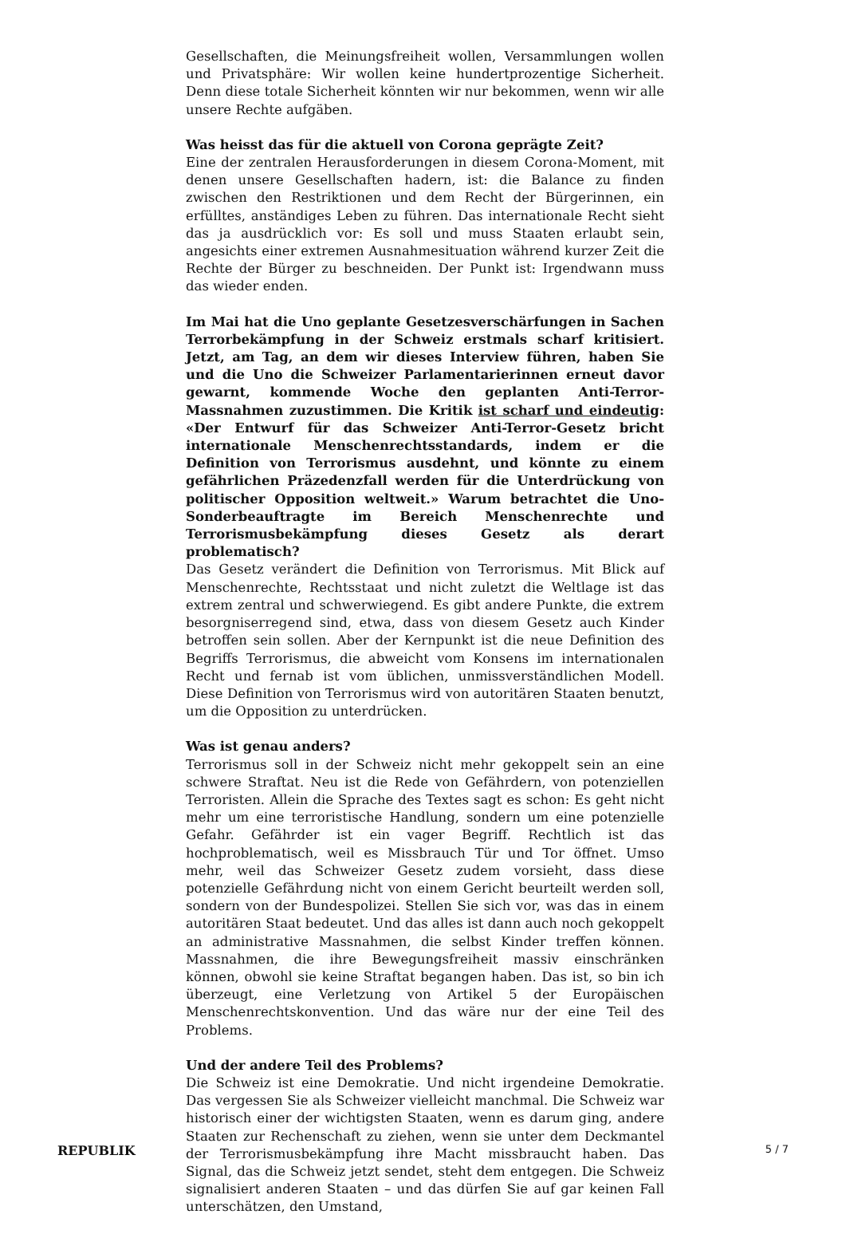Gesellschaften, die Meinungsfreiheit wollen, Versammlungen wollen und Privatsphäre: Wir wollen keine hundertprozentige Sicherheit. Denn diese totale Sicherheit könnten wir nur bekommen, wenn wir alle unsere Rechte aufgäben.
Was heisst das für die aktuell von Corona geprägte Zeit?
Eine der zentralen Herausforderungen in diesem Corona-Moment, mit denen unsere Gesellschaften hadern, ist: die Balance zu finden zwischen den Restriktionen und dem Recht der Bürgerinnen, ein erfülltes, anständiges Leben zu führen. Das internationale Recht sieht das ja ausdrücklich vor: Es soll und muss Staaten erlaubt sein, angesichts einer extremen Ausnahmesituation während kurzer Zeit die Rechte der Bürger zu beschneiden. Der Punkt ist: Irgendwann muss das wieder enden.
Im Mai hat die Uno geplante Gesetzesverschärfungen in Sachen Terrorbekämpfung in der Schweiz erstmals scharf kritisiert. Jetzt, am Tag, an dem wir dieses Interview führen, haben Sie und die Uno die Schweizer Parlamentarierinnen erneut davor gewarnt, kommende Woche den geplanten Anti-Terror-Massnahmen zuzustimmen. Die Kritik ist scharf und eindeutig: «Der Entwurf für das Schweizer Anti-Terror-Gesetz bricht internationale Menschenrechtsstandards, indem er die Definition von Terrorismus ausdehnt, und könnte zu einem gefährlichen Präzedenzfall werden für die Unterdrückung von politischer Opposition weltweit.» Warum betrachtet die Uno-Sonderbeauftragte im Bereich Menschenrechte und Terrorismusbekämpfung dieses Gesetz als derart problematisch?
Das Gesetz verändert die Definition von Terrorismus. Mit Blick auf Menschenrechte, Rechtsstaat und nicht zuletzt die Weltlage ist das extrem zentral und schwerwiegend. Es gibt andere Punkte, die extrem besorgniserregend sind, etwa, dass von diesem Gesetz auch Kinder betroffen sein sollen. Aber der Kernpunkt ist die neue Definition des Begriffs Terrorismus, die abweicht vom Konsens im internationalen Recht und fernab ist vom üblichen, unmissverständlichen Modell. Diese Definition von Terrorismus wird von autoritären Staaten benutzt, um die Opposition zu unterdrücken.
Was ist genau anders?
Terrorismus soll in der Schweiz nicht mehr gekoppelt sein an eine schwere Straftat. Neu ist die Rede von Gefährdern, von potenziellen Terroristen. Allein die Sprache des Textes sagt es schon: Es geht nicht mehr um eine terroristische Handlung, sondern um eine potenzielle Gefahr. Gefährder ist ein vager Begriff. Rechtlich ist das hochproblematisch, weil es Missbrauch Tür und Tor öffnet. Umso mehr, weil das Schweizer Gesetz zudem vorsieht, dass diese potenzielle Gefährdung nicht von einem Gericht beurteilt werden soll, sondern von der Bundespolizei. Stellen Sie sich vor, was das in einem autoritären Staat bedeutet. Und das alles ist dann auch noch gekoppelt an administrative Massnahmen, die selbst Kinder treffen können. Massnahmen, die ihre Bewegungsfreiheit massiv einschränken können, obwohl sie keine Straftat begangen haben. Das ist, so bin ich überzeugt, eine Verletzung von Artikel 5 der Europäischen Menschenrechtskonvention. Und das wäre nur der eine Teil des Problems.
Und der andere Teil des Problems?
Die Schweiz ist eine Demokratie. Und nicht irgendeine Demokratie. Das vergessen Sie als Schweizer vielleicht manchmal. Die Schweiz war historisch einer der wichtigsten Staaten, wenn es darum ging, andere Staaten zur Rechenschaft zu ziehen, wenn sie unter dem Deckmantel der Terrorismusbekämpfung ihre Macht missbraucht haben. Das Signal, das die Schweiz jetzt sendet, steht dem entgegen. Die Schweiz signalisiert anderen Staaten – und das dürfen Sie auf gar keinen Fall unterschätzen, den Umstand,
REPUBLIK 5 / 7